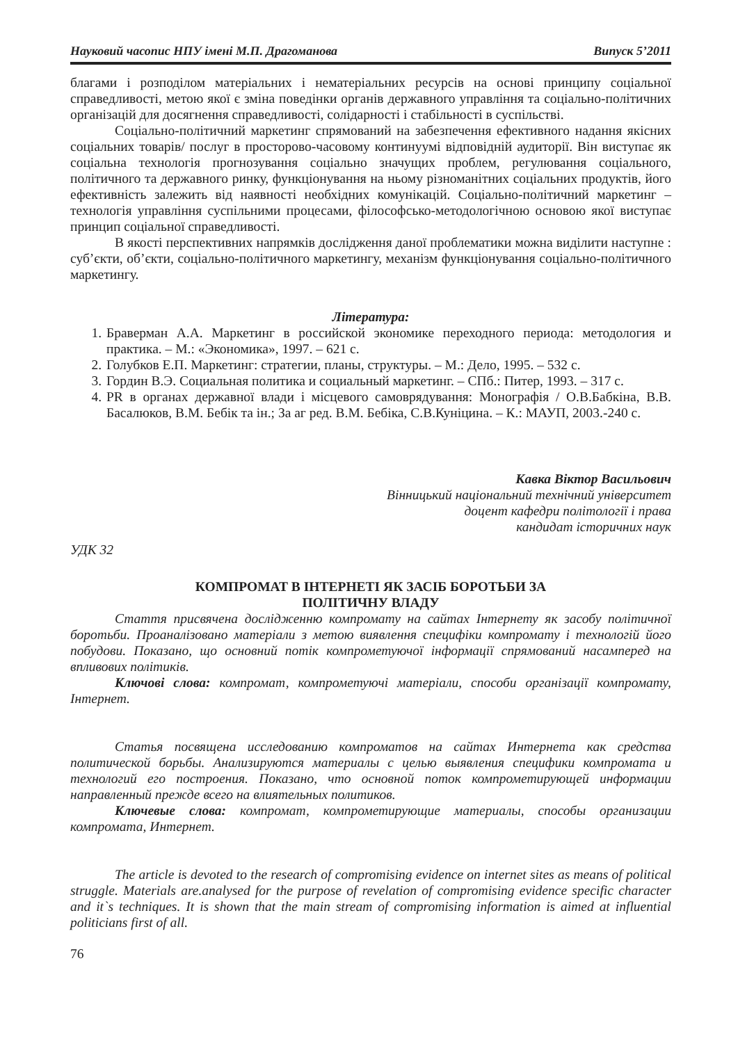Науковий часопис НПУ імені М.П. Драгоманова Випуск 5’2011
благами і розподілом матеріальних і нематеріальних ресурсів на основі принципу соціальної справедливості, метою якої є зміна поведінки органів державного управління та соціально-політичних організацій для досягнення справедливості, солідарності і стабільності в суспільстві.
Соціально-політичний маркетинг спрямований на забезпечення ефективного надання якісних соціальних товарів/ послуг в просторово-часовому континуумі відповідній аудиторії. Він виступає як соціальна технологія прогнозування соціально значущих проблем, регулювання соціального, політичного та державного ринку, функціонування на ньому різноманітних соціальних продуктів, його ефективність залежить від наявності необхідних комунікацій. Соціально-політичний маркетинг – технологія управління суспільними процесами, філософсько-методологічною основою якої виступає принцип соціальної справедливості.
В якості перспективних напрямків дослідження даної проблематики можна виділити наступне : суб’єкти, об’єкти, соціально-політичного маркетингу, механізм функціонування соціально-політичного маркетингу.
Література:
1. Браверман А.А. Маркетинг в российской экономике переходного периода: методология и практика. – М.: «Экономика», 1997. – 621 с.
2. Голубков Е.П. Маркетинг: стратегии, планы, структуры. – М.: Дело, 1995. – 532 с.
3. Гордин В.Э. Социальная политика и социальный маркетинг. – СПб.: Питер, 1993. – 317 с.
4. PR в органах державної влади і місцевого самоврядування: Монографія / О.В.Бабкіна, В.В. Басалюков, В.М. Бебік та ін.; За аг ред. В.М. Бебіка, С.В.Куніцина. – К.: МАУП, 2003.-240 с.
Кавка Віктор Васильович
Вінницький національний технічний університет
доцент кафедри політології і права
кандидат історичних наук
УДК 32
КОМПРОМАТ В ІНТЕРНЕТІ ЯК ЗАСІБ БОРОТЬБИ ЗА
ПОЛІТИЧНУ ВЛАДУ
Стаття присвячена дослідженню компромату на сайтах Інтернету як засобу політичної боротьби. Проаналізовано матеріали з метою виявлення специфіки компромату і технологій його побудови. Показано, що основний потік компрометуючої інформації спрямований насамперед на впливових політиків.
Ключові слова: компромат, компрометуючі матеріали, способи організації компромату, Інтернет.
Статья посвящена исследованию компроматов на сайтах Интернета как средства политической борьбы. Анализируются материалы с целью выявления специфики компромата и технологий его построения. Показано, что основной поток компрометирующей информации направленный прежде всего на влиятельных политиков.
Ключевые слова: компромат, компрометирующие материалы, способы организации компромата, Интернет.
The article is devoted to the research of compromising evidence on internet sites as means of political struggle. Materials are.analysed for the purpose of revelation of compromising evidence specific character and it`s techniques. It is shown that the main stream of compromising information is aimed at influential politicians first of all.
76